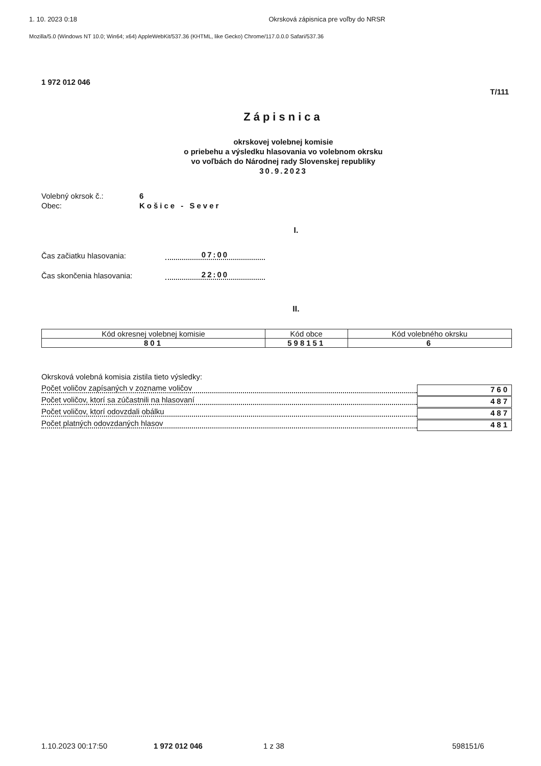1. 10. 2023 0:18 Okrsková zápisnica pre voľby do NRSR
Mozilla/5.0 (Windows NT 10.0; Win64; x64) AppleWebKit/537.36 (KHTML, like Gecko) Chrome/117.0.0.0 Safari/537.36
1 972 012 046
T/111
Zápisnica
okrskovej volebnej komisie
o priebehu a výsledku hlasovania vo volebnom okrsku
vo voľbách do Národnej rady Slovenskej republiky
30.9.2023
Volebný okrsok č.:
Obec:
6
Košice - Sever
I.
Čas začiatku hlasovania:
07:00
Čas skončenia hlasovania:
22:00
II.
| Kód okresnej volebnej komisie | Kód obce | Kód volebného okrsku |
| --- | --- | --- |
| 801 | 598151 | 6 |
Okrsková volebná komisia zistila tieto výsledky:
Počet voličov zapísaných v zozname voličov
760
Počet voličov, ktorí sa zúčastnili na hlasovaní
487
Počet voličov, ktorí odovzdali obálku
487
Počet platných odovzdaných hlasov
481
1.10.2023 00:17:50 1 972 012 046 1 z 38 598151/6